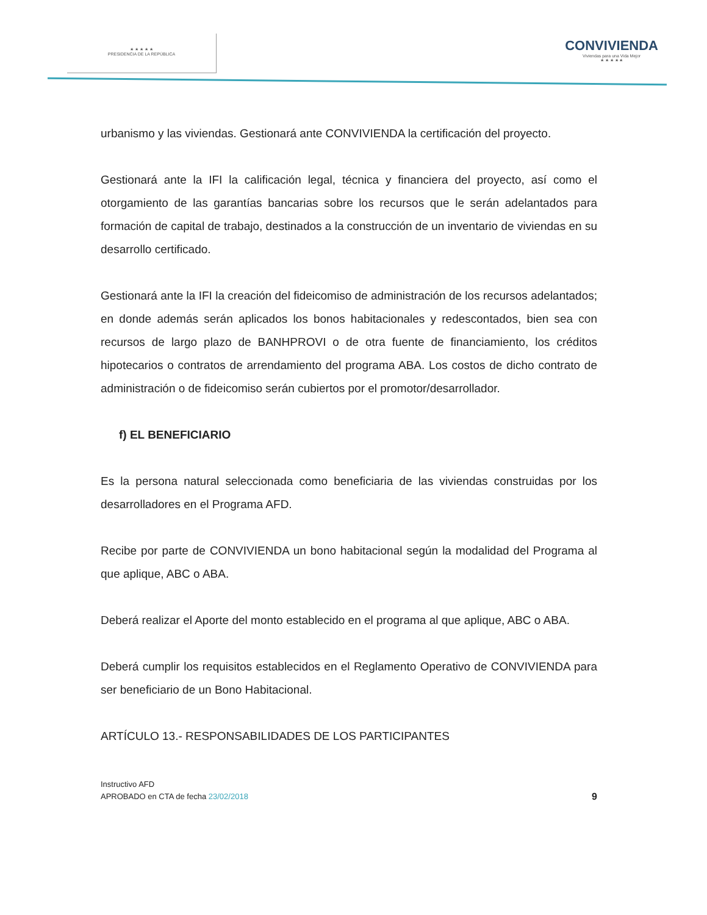★ ★ ★ ★ ★
PRESIDENCIA DE LA REPÚBLICA
CONVIVIENDA
Viviendas para una Vida Mejor
★ ★ ★ ★ ★
urbanismo y las viviendas. Gestionará ante CONVIVIENDA la certificación del proyecto.
Gestionará ante la IFI la calificación legal, técnica y financiera del proyecto, así como el otorgamiento de las garantías bancarias sobre los recursos que le serán adelantados para formación de capital de trabajo, destinados a la construcción de un inventario de viviendas en su desarrollo certificado.
Gestionará ante la IFI la creación del fideicomiso de administración de los recursos adelantados; en donde además serán aplicados los bonos habitacionales y redescontados, bien sea con recursos de largo plazo de BANHPROVI o de otra fuente de financiamiento, los créditos hipotecarios o contratos de arrendamiento del programa ABA. Los costos de dicho contrato de administración o de fideicomiso serán cubiertos por el promotor/desarrollador.
f) EL BENEFICIARIO
Es la persona natural seleccionada como beneficiaria de las viviendas construidas por los desarrolladores en el Programa AFD.
Recibe por parte de CONVIVIENDA un bono habitacional según la modalidad del Programa al que aplique, ABC o ABA.
Deberá realizar el Aporte del monto establecido en el programa al que aplique, ABC o ABA.
Deberá cumplir los requisitos establecidos en el Reglamento Operativo de CONVIVIENDA para ser beneficiario de un Bono Habitacional.
ARTÍCULO 13.- RESPONSABILIDADES DE LOS PARTICIPANTES
Instructivo AFD
APROBADO en CTA de fecha 23/02/2018
9